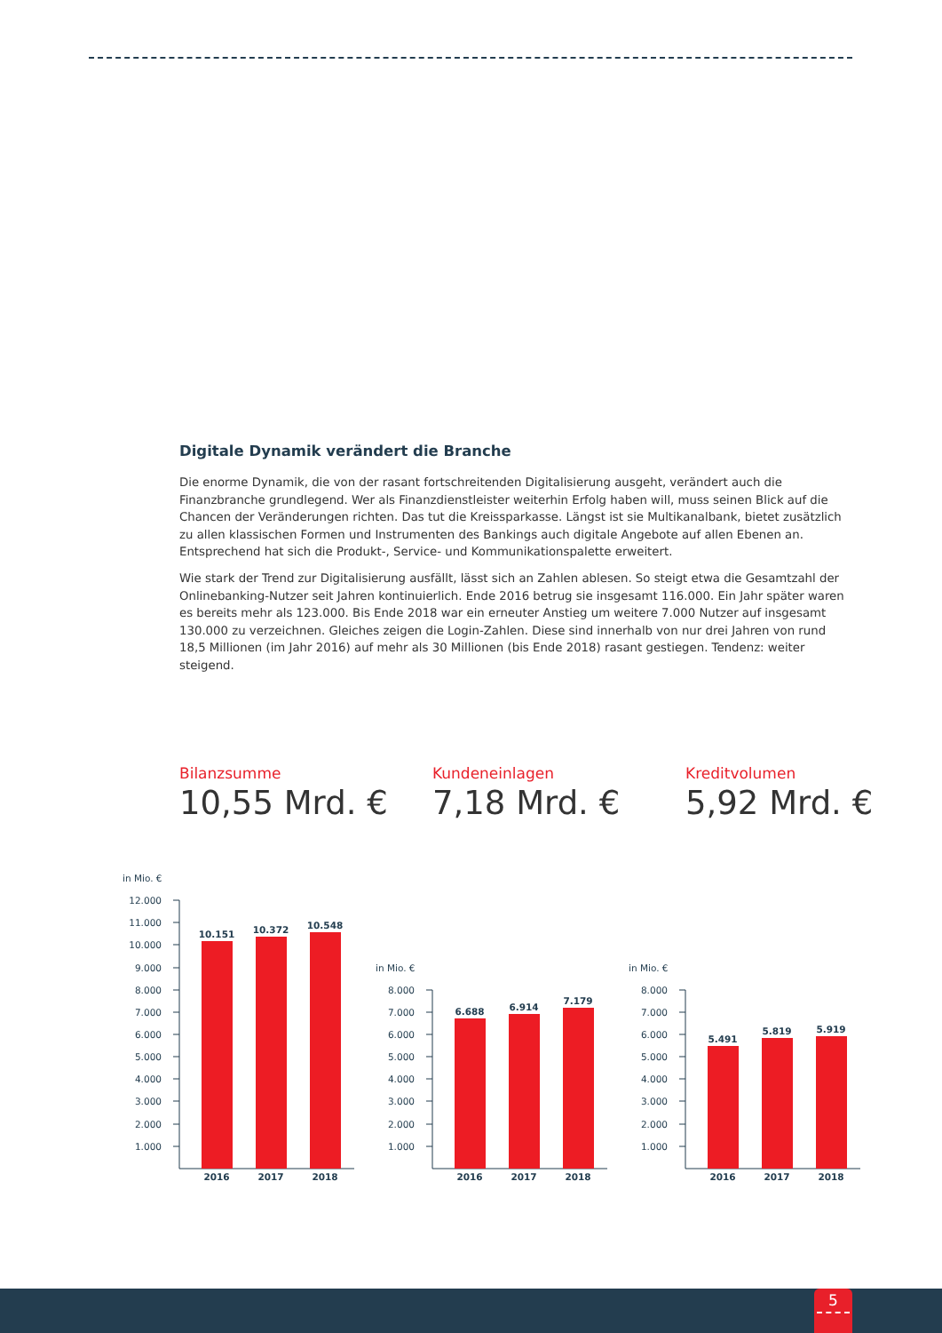Digitale Dynamik verändert die Branche
Die enorme Dynamik, die von der rasant fortschreitenden Digitalisierung ausgeht, verändert auch die Finanzbranche grundlegend. Wer als Finanzdienstleister weiterhin Erfolg haben will, muss seinen Blick auf die Chancen der Veränderungen richten. Das tut die Kreissparkasse. Längst ist sie Multikanalbank, bietet zusätzlich zu allen klassischen Formen und Instrumenten des Bankings auch digitale Angebote auf allen Ebenen an. Entsprechend hat sich die Produkt-, Service- und Kommunikationspalette erweitert.
Wie stark der Trend zur Digitalisierung ausfällt, lässt sich an Zahlen ablesen. So steigt etwa die Gesamtzahl der Onlinebanking-Nutzer seit Jahren kontinuierlich. Ende 2016 betrug sie insgesamt 116.000. Ein Jahr später waren es bereits mehr als 123.000. Bis Ende 2018 war ein erneuter Anstieg um weitere 7.000 Nutzer auf insgesamt 130.000 zu verzeichnen. Gleiches zeigen die Login-Zahlen. Diese sind innerhalb von nur drei Jahren von rund 18,5 Millionen (im Jahr 2016) auf mehr als 30 Millionen (bis Ende 2018) rasant gestiegen. Tendenz: weiter steigend.
Bilanzsumme
10,55 Mrd. €
Kundeneinlagen
7,18 Mrd. €
Kreditvolumen
5,92 Mrd. €
in Mio. €
12.000
11.000
10.000
9.000
8.000
7.000
6.000
5.000
4.000
3.000
2.000
1.000
10.151
10.372
10.548
2016
2017
2018
in Mio. €
8.000
7.000
6.000
5.000
4.000
3.000
2.000
1.000
6.688
6.914
7.179
2016
2017
2018
in Mio. €
8.000
7.000
6.000
5.000
4.000
3.000
2.000
1.000
5.491
5.819
5.919
2016
2017
2018
5